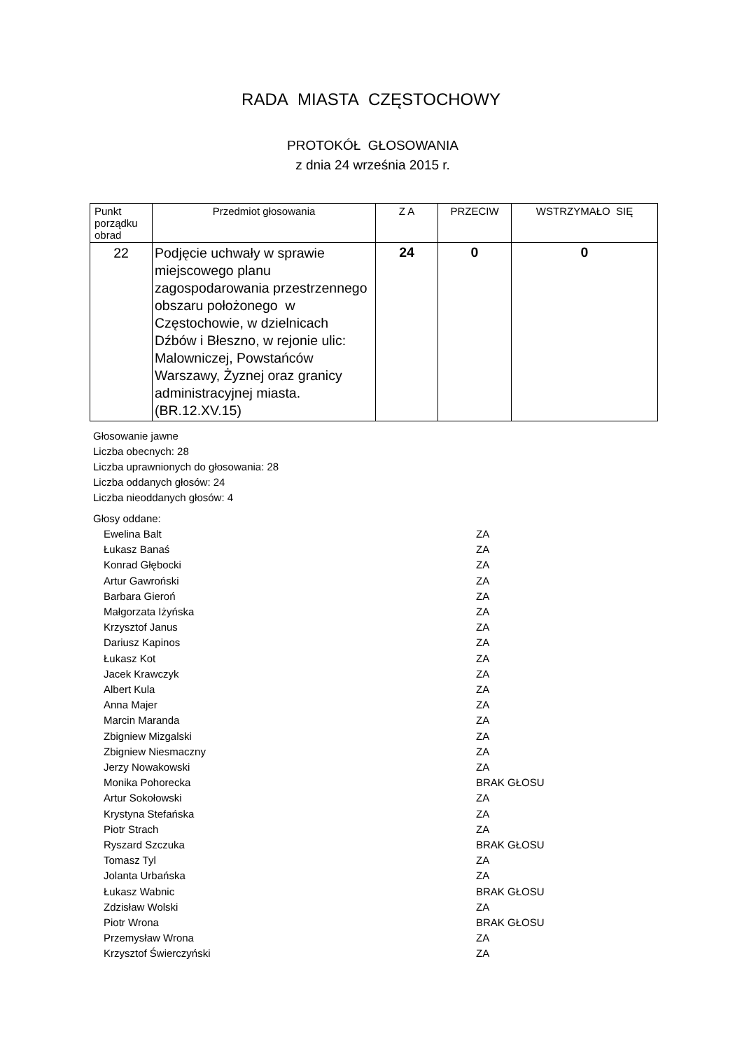RADA MIASTA CZĘSTOCHOWY
PROTOKÓŁ GŁOSOWANIA
z dnia 24 września 2015 r.
| Punkt porządku obrad | Przedmiot głosowania | Z A | PRZECIW | WSTRZYMAŁO SIĘ |
| --- | --- | --- | --- | --- |
| 22 | Podjęcie uchwały w sprawie miejscowego planu zagospodarowania przestrzennego obszaru położonego w Częstochowie, w dzielnicach Dźbów i Błeszno, w rejonie ulic: Malowniczej, Powstańców Warszawy, Żyznej oraz granicy administracyjnej miasta. (BR.12.XV.15) | 24 | 0 | 0 |
Głosowanie jawne
Liczba obecnych: 28
Liczba uprawnionych do głosowania: 28
Liczba oddanych głosów: 24
Liczba nieoddanych głosów: 4
Głosy oddane:
Ewelina Balt ZA
Łukasz Banaś ZA
Konrad Głębocki ZA
Artur Gawroński ZA
Barbara Gieroń ZA
Małgorzata Iżyńska ZA
Krzysztof Janus ZA
Dariusz Kapinos ZA
Łukasz Kot ZA
Jacek Krawczyk ZA
Albert Kula ZA
Anna Majer ZA
Marcin Maranda ZA
Zbigniew Mizgalski ZA
Zbigniew Niesmaczny ZA
Jerzy Nowakowski ZA
Monika Pohorecka BRAK GŁOSU
Artur Sokołowski ZA
Krystyna Stefańska ZA
Piotr Strach ZA
Ryszard Szczuka BRAK GŁOSU
Tomasz Tyl ZA
Jolanta Urbańska ZA
Łukasz Wabnic BRAK GŁOSU
Zdzisław Wolski ZA
Piotr Wrona BRAK GŁOSU
Przemysław Wrona ZA
Krzysztof Świerczyński ZA